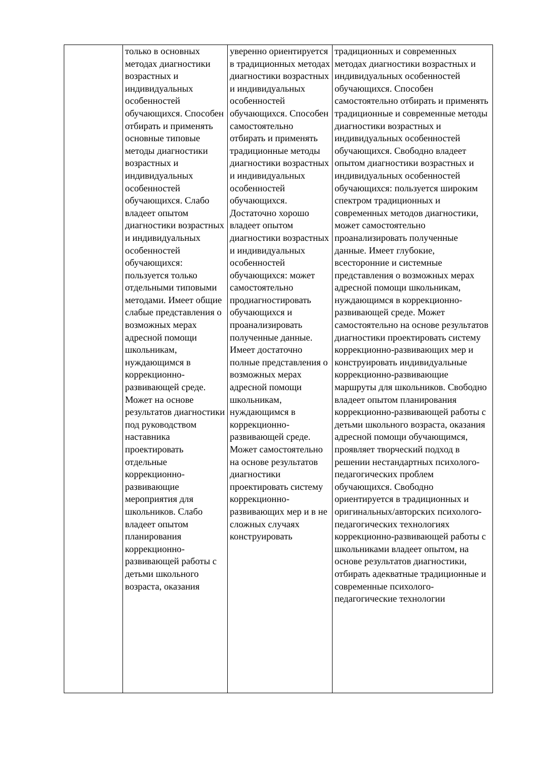| | только в основных методах диагностики возрастных и индивидуальных особенностей обучающихся. Способен отбирать и применять основные типовые методы диагностики возрастных и индивидуальных особенностей обучающихся. Слабо владеет опытом диагностики возрастных и индивидуальных особенностей обучающихся: пользуется только отдельными типовыми методами. Имеет общие слабые представления о возможных мерах адресной помощи школьникам, нуждающимся в коррекционно-развивающей среде. Может на основе результатов диагностики под руководством наставника проектировать отдельные коррекционно-развивающие мероприятия для школьников. Слабо владеет опытом планирования коррекционно-развивающей работы с детьми школьного возраста, оказания | уверенно ориентируется в традиционных методах диагностики возрастных и индивидуальных особенностей обучающихся. Способен самостоятельно отбирать и применять традиционные методы диагностики возрастных и индивидуальных особенностей обучающихся. Достаточно хорошо владеет опытом диагностики возрастных и индивидуальных особенностей обучающихся: может самостоятельно продиагностировать обучающихся и проанализировать полученные данные. Имеет достаточно полные представления о возможных мерах адресной помощи школьникам, нуждающимся в коррекционно-развивающей среде. Может самостоятельно на основе результатов диагностики проектировать систему коррекционно-развивающих мер и в не сложных случаях конструировать | традиционных и современных методах диагностики возрастных и индивидуальных особенностей обучающихся. Способен самостоятельно отбирать и применять традиционные и современные методы диагностики возрастных и индивидуальных особенностей обучающихся. Свободно владеет опытом диагностики возрастных и индивидуальных особенностей обучающихся: пользуется широким спектром традиционных и современных методов диагностики, может самостоятельно проанализировать полученные данные. Имеет глубокие, всесторонние и системные представления о возможных мерах адресной помощи школьникам, нуждающимся в коррекционно-развивающей среде. Может самостоятельно на основе результатов диагностики проектировать систему коррекционно-развивающих мер и конструировать индивидуальные коррекционно-развивающие маршруты для школьников. Свободно владеет опытом планирования коррекционно-развивающей работы с детьми школьного возраста, оказания адресной помощи обучающимся, проявляет творческий подход в решении нестандартных психолого-педагогических проблем обучающихся. Свободно ориентируется в традиционных и оригинальных/авторских психолого-педагогических технологиях коррекционно-развивающей работы с школьниками владеет опытом, на основе результатов диагностики, отбирать адекватные традиционные и современные психолого-педагогические технологии |